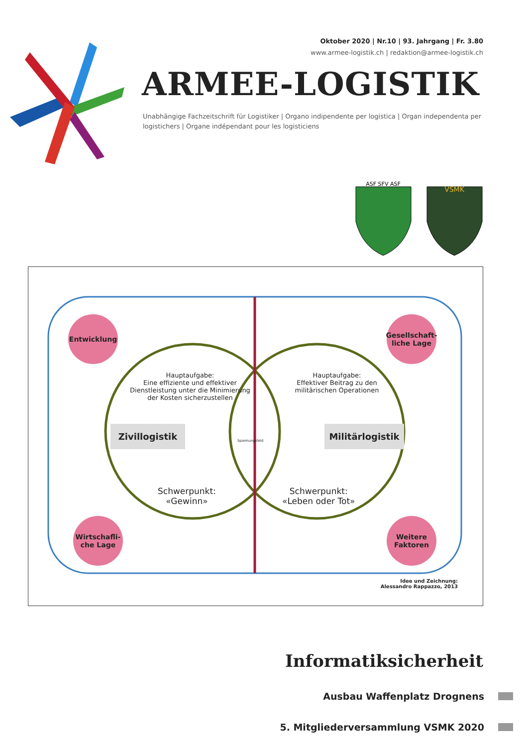Oktober 2020 | Nr.10 | 93. Jahrgang | Fr. 3.80
www.armee-logistik.ch | redaktion@armee-logistik.ch
ARMEE-LOGISTIK
Unabhängige Fachzeitschrift für Logistiker | Organo indipendente per logistica | Organ independenta per logistichers | Organe indépendant pour les logisticiens
ASF SFV ASF
VSMK
Entwicklung
Gesellschaft-liche Lage
Hauptaufgabe:
Eine effiziente und effektiver Dienstleistung unter die Minimierung der Kosten sicherzustellen
Hauptaufgabe:
Effektiver Beitrag zu den militärischen Operationen
Zivillogistik
Spannungsfeld
Militärlogistik
Schwerpunkt:
«Gewinn»
Schwerpunkt:
«Leben oder Tot»
Wirtschafli-che Lage
Weitere Faktoren
Idee und Zeichnung:
Alessandro Rappazzo, 2013
Informatiksicherheit
Ausbau Waffenplatz Drognens
5. Mitgliederversammlung VSMK 2020